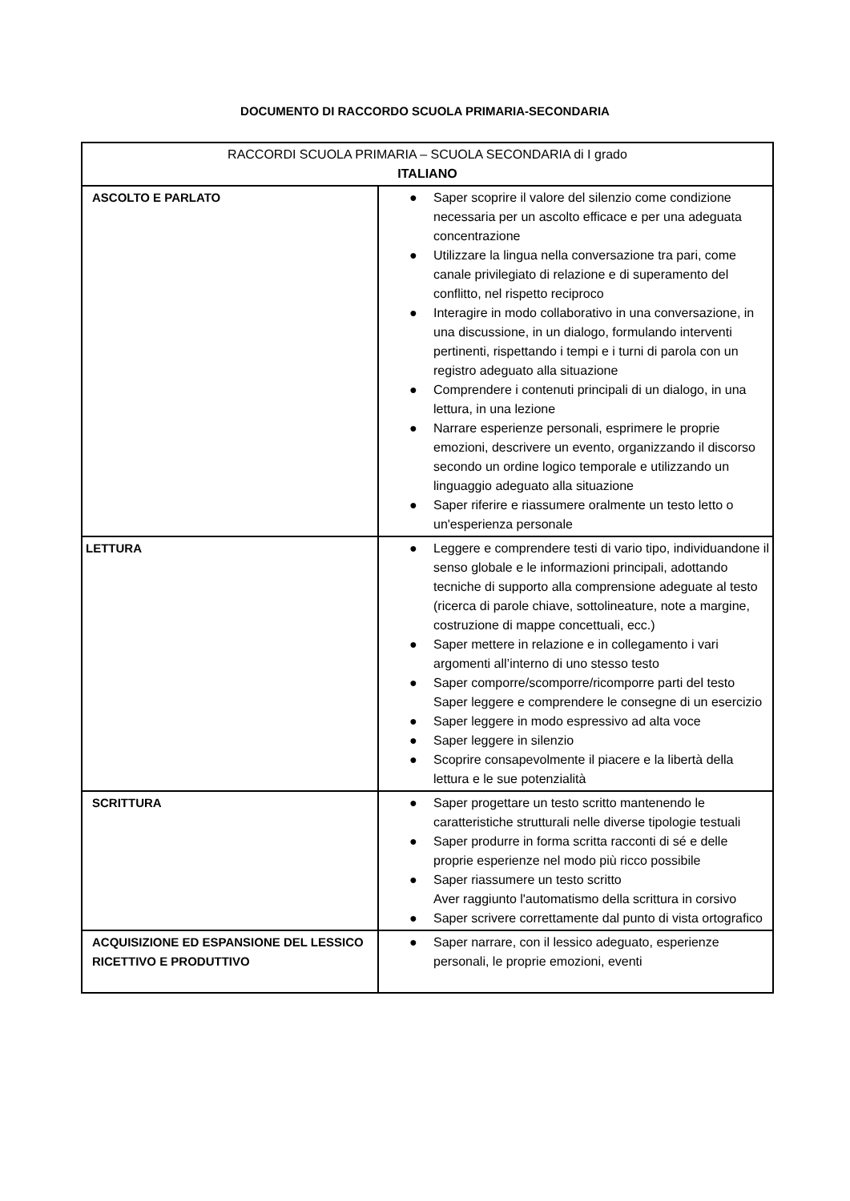DOCUMENTO DI RACCORDO SCUOLA PRIMARIA-SECONDARIA
| RACCORDI SCUOLA PRIMARIA – SCUOLA SECONDARIA di I grado ITALIANO | |
| ASCOLTO E PARLATO | ● Saper scoprire il valore del silenzio come condizione necessaria per un ascolto efficace e per una adeguata concentrazione ● Utilizzare la lingua nella conversazione tra pari, come canale privilegiato di relazione e di superamento del conflitto, nel rispetto reciproco ● Interagire in modo collaborativo in una conversazione, in una discussione, in un dialogo, formulando interventi pertinenti, rispettando i tempi e i turni di parola con un registro adeguato alla situazione ● Comprendere i contenuti principali di un dialogo, in una lettura, in una lezione ● Narrare esperienze personali, esprimere le proprie emozioni, descrivere un evento, organizzando il discorso secondo un ordine logico temporale e utilizzando un linguaggio adeguato alla situazione ● Saper riferire e riassumere oralmente un testo letto o un'esperienza personale |
| LETTURA | ● Leggere e comprendere testi di vario tipo, individuandone il senso globale e le informazioni principali, adottando tecniche di supporto alla comprensione adeguate al testo (ricerca di parole chiave, sottolineature, note a margine, costruzione di mappe concettuali, ecc.) ● Saper mettere in relazione e in collegamento i vari argomenti all’interno di uno stesso testo ● Saper comporre/scomporre/ricomporre parti del testo Saper leggere e comprendere le consegne di un esercizio ● Saper leggere in modo espressivo ad alta voce ● Saper leggere in silenzio ● Scoprire consapevolmente il piacere e la libertà della lettura e le sue potenzialità |
| SCRITTURA | ● Saper progettare un testo scritto mantenendo le caratteristiche strutturali nelle diverse tipologie testuali ● Saper produrre in forma scritta racconti di sé e delle proprie esperienze nel modo più ricco possibile ● Saper riassumere un testo scritto Aver raggiunto l'automatismo della scrittura in corsivo ● Saper scrivere correttamente dal punto di vista ortografico |
| ACQUISIZIONE ED ESPANSIONE DEL LESSICO RICETTIVO E PRODUTTIVO | ● Saper narrare, con il lessico adeguato, esperienze personali, le proprie emozioni, eventi |